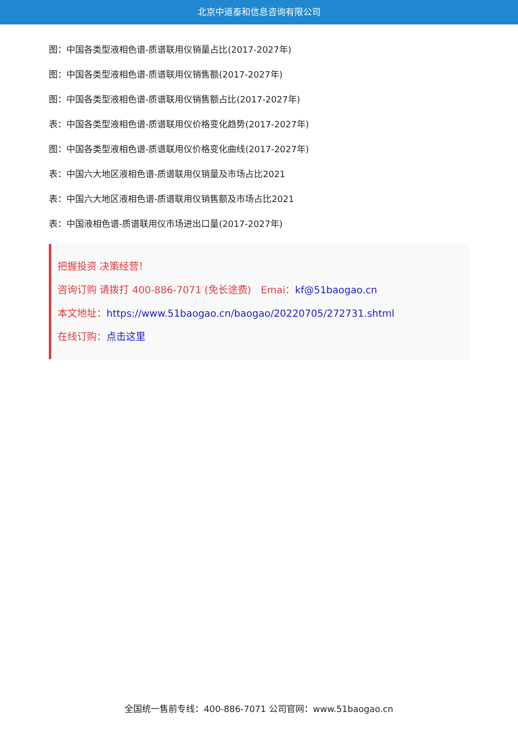北京中道泰和信息咨询有限公司
图：中国各类型液相色谱-质谱联用仪销量占比(2017-2027年)
图：中国各类型液相色谱-质谱联用仪销售额(2017-2027年)
图：中国各类型液相色谱-质谱联用仪销售额占比(2017-2027年)
表：中国各类型液相色谱-质谱联用仪价格变化趋势(2017-2027年)
图：中国各类型液相色谱-质谱联用仪价格变化曲线(2017-2027年)
表：中国六大地区液相色谱-质谱联用仪销量及市场占比2021
表：中国六大地区液相色谱-质谱联用仪销售额及市场占比2021
表：中国液相色谱-质谱联用仪市场进出口量(2017-2027年)
把握投资 决策经营！
咨询订购 请拨打 400-886-7071 (免长途费)　Emai：kf@51baogao.cn
本文地址：https://www.51baogao.cn/baogao/20220705/272731.shtml
在线订购：点击这里
全国统一售前专线：400-886-7071 公司官网：www.51baogao.cn